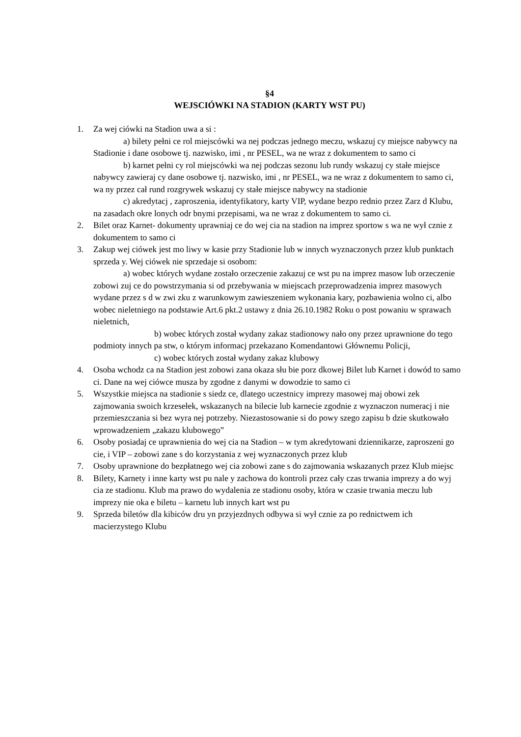§4
WEJSCIÓWKI NA STADION (KARTY WST PU)
1. Za wej ciówki na Stadion uwa a si :
a) bilety pełni ce rol miejscówki wa nej podczas jednego meczu, wskazuj cy miejsce nabywcy na Stadionie i dane osobowe tj. nazwisko, imi , nr PESEL, wa ne wraz z dokumentem to samo ci
b) karnet pełni cy rol miejscówki wa nej podczas sezonu lub rundy wskazuj cy stałe miejsce nabywcy zawieraj cy dane osobowe tj. nazwisko, imi , nr PESEL, wa ne wraz z dokumentem to samo ci, wa ny przez cał rund rozgrywek wskazuj cy stałe miejsce nabywcy na stadionie
c) akredytacj , zaproszenia, identyfikatory, karty VIP, wydane bezpo rednio przez Zarz d Klubu, na zasadach okre lonych odr bnymi przepisami, wa ne wraz z dokumentem to samo ci.
2. Bilet oraz Karnet- dokumenty uprawniaj ce do wej cia na stadion na imprez sportow s wa ne wył cznie z dokumentem to samo ci
3. Zakup wej ciówek jest mo liwy w kasie przy Stadionie lub w innych wyznaczonych przez klub punktach sprzeda y. Wej ciówek nie sprzedaje si osobom:
a) wobec których wydane zostało orzeczenie zakazuj ce wst pu na imprez masow lub orzeczenie zobowi zuj ce do powstrzymania si od przebywania w miejscach przeprowadzenia imprez masowych wydane przez s d w zwi zku z warunkowym zawieszeniem wykonania kary, pozbawienia wolno ci, albo wobec nieletniego na podstawie Art.6 pkt.2 ustawy z dnia 26.10.1982 Roku o post powaniu w sprawach nieletnich,
b) wobec których został wydany zakaz stadionowy nało ony przez uprawnione do tego podmioty innych pa stw, o którym informacj przekazano Komendantowi Głównemu Policji,
c) wobec których został wydany zakaz klubowy
4. Osoba wchodz ca na Stadion jest zobowi zana okaza słu bie porz dkowej Bilet lub Karnet i dowód to samo ci. Dane na wej ciówce musza by zgodne z danymi w dowodzie to samo ci
5. Wszystkie miejsca na stadionie s siedz ce, dlatego uczestnicy imprezy masowej maj obowi zek zajmowania swoich krzesełek, wskazanych na bilecie lub karnecie zgodnie z wyznaczon numeracj i nie przemieszczania si bez wyra nej potrzeby. Niezastosowanie si do powy szego zapisu b dzie skutkowało wprowadzeniem „zakazu klubowego”
6. Osoby posiadaj ce uprawnienia do wej cia na Stadion – w tym akredytowani dziennikarze, zaproszeni go cie, i VIP – zobowi zane s do korzystania z wej wyznaczonych przez klub
7. Osoby uprawnione do bezpłatnego wej cia zobowi zane s do zajmowania wskazanych przez Klub miejsc
8. Bilety, Karnety i inne karty wst pu nale y zachowa do kontroli przez cały czas trwania imprezy a do wyj cia ze stadionu. Klub ma prawo do wydalenia ze stadionu osoby, która w czasie trwania meczu lub imprezy nie oka e biletu – karnetu lub innych kart wst pu
9. Sprzeda biletów dla kibiców dru yn przyjezdnych odbywa si wył cznie za po rednictwem ich macierzystego Klubu